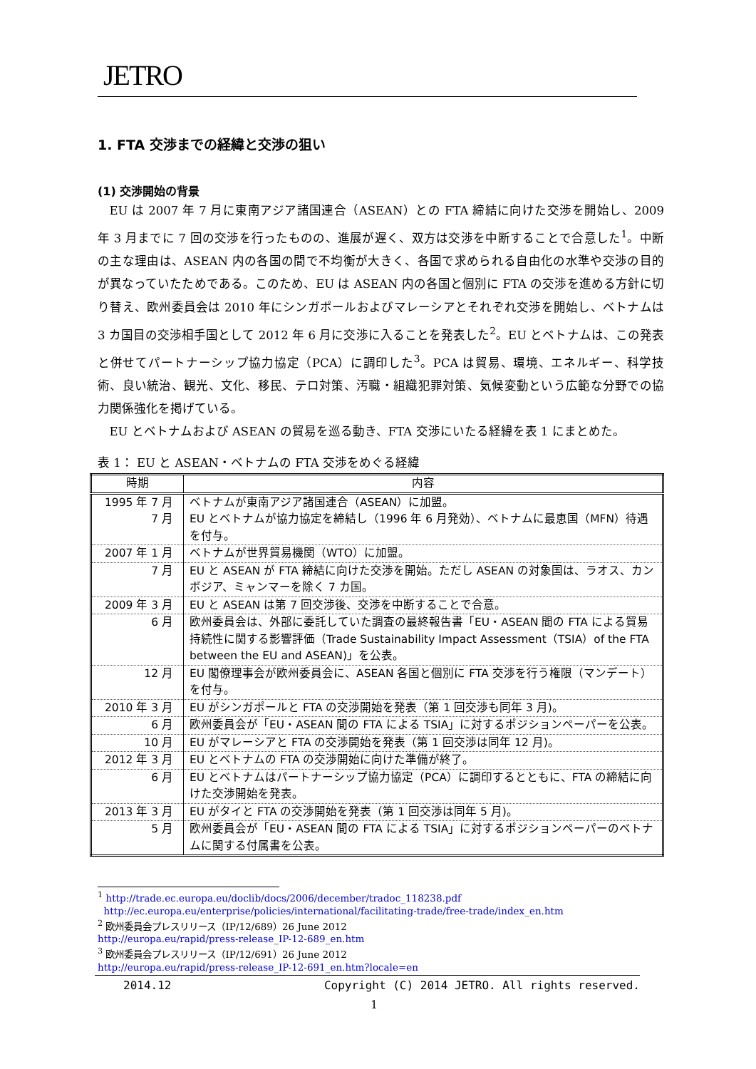JETRO
1. FTA 交渉までの経緯と交渉の狙い
(1) 交渉開始の背景
EU は 2007 年 7 月に東南アジア諸国連合（ASEAN）との FTA 締結に向けた交渉を開始し、2009 年 3 月までに 7 回の交渉を行ったものの、進展が遅く、双方は交渉を中断することで合意した<sup>1</sup>。中断の主な理由は、ASEAN 内の各国の間で不均衡が大きく、各国で求められる自由化の水準や交渉の目的が異なっていたためである。このため、EU は ASEAN 内の各国と個別に FTA の交渉を進める方針に切り替え、欧州委員会は 2010 年にシンガポールおよびマレーシアとそれぞれ交渉を開始し、ベトナムは 3 カ国目の交渉相手国として 2012 年 6 月に交渉に入ることを発表した<sup>2</sup>。EU とベトナムは、この発表と併せてパートナーシップ協力協定（PCA）に調印した<sup>3</sup>。PCA は貿易、環境、エネルギー、科学技術、良い統治、観光、文化、移民、テロ対策、汚職・組織犯罪対策、気候変動という広範な分野での協力関係強化を掲げている。
EU とベトナムおよび ASEAN の貿易を巡る動き、FTA 交渉にいたる経緯を表 1 にまとめた。
表 1： EU と ASEAN・ベトナムの FTA 交渉をめぐる経緯
| 時期 | 内容 |
| --- | --- |
| 1995 年 7 月 7 月 | ベトナムが東南アジア諸国連合（ASEAN）に加盟。 EU とベトナムが協力協定を締結し（1996 年 6 月発効）、ベトナムに最恵国（MFN）待遇を付与。 |
| 2007 年 1 月 | ベトナムが世界貿易機関（WTO）に加盟。 |
| 7 月 | EU と ASEAN が FTA 締結に向けた交渉を開始。ただし ASEAN の対象国は、ラオス、カンボジア、ミャンマーを除く 7 カ国。 |
| 2009 年 3 月 | EU と ASEAN は第 7 回交渉後、交渉を中断することで合意。 |
| 6 月 | 欧州委員会は、外部に委託していた調査の最終報告書「EU・ASEAN 間の FTA による貿易持続性に関する影響評価（Trade Sustainability Impact Assessment（TSIA）of the FTA between the EU and ASEAN)」を公表。 |
| 12 月 | EU 閣僚理事会が欧州委員会に、ASEAN 各国と個別に FTA 交渉を行う権限（マンデート）を付与。 |
| 2010 年 3 月 | EU がシンガポールと FTA の交渉開始を発表（第 1 回交渉も同年 3 月)。 |
| 6 月 | 欧州委員会が「EU・ASEAN 間の FTA による TSIA」に対するポジションペーパーを公表。 |
| 10 月 | EU がマレーシアと FTA の交渉開始を発表（第 1 回交渉は同年 12 月)。 |
| 2012 年 3 月 | EU とベトナムの FTA の交渉開始に向けた準備が終了。 |
| 6 月 | EU とベトナムはパートナーシップ協力協定（PCA）に調印するとともに、FTA の締結に向けた交渉開始を発表。 |
| 2013 年 3 月 | EU がタイと FTA の交渉開始を発表（第 1 回交渉は同年 5 月)。 |
| 5 月 | 欧州委員会が「EU・ASEAN 間の FTA による TSIA」に対するポジションペーパーのベトナムに関する付属書を公表。 |
<sup>1</sup> http://trade.ec.europa.eu/doclib/docs/2006/december/tradoc_118238.pdf
http://ec.europa.eu/enterprise/policies/international/facilitating-trade/free-trade/index_en.htm
<sup>2</sup> 欧州委員会プレスリリース（IP/12/689）26 June 2012
http://europa.eu/rapid/press-release_IP-12-689_en.htm
<sup>3</sup> 欧州委員会プレスリリース（IP/12/691）26 June 2012
http://europa.eu/rapid/press-release_IP-12-691_en.htm?locale=en
2014.12 Copyright (C) 2014 JETRO. All rights reserved.
1